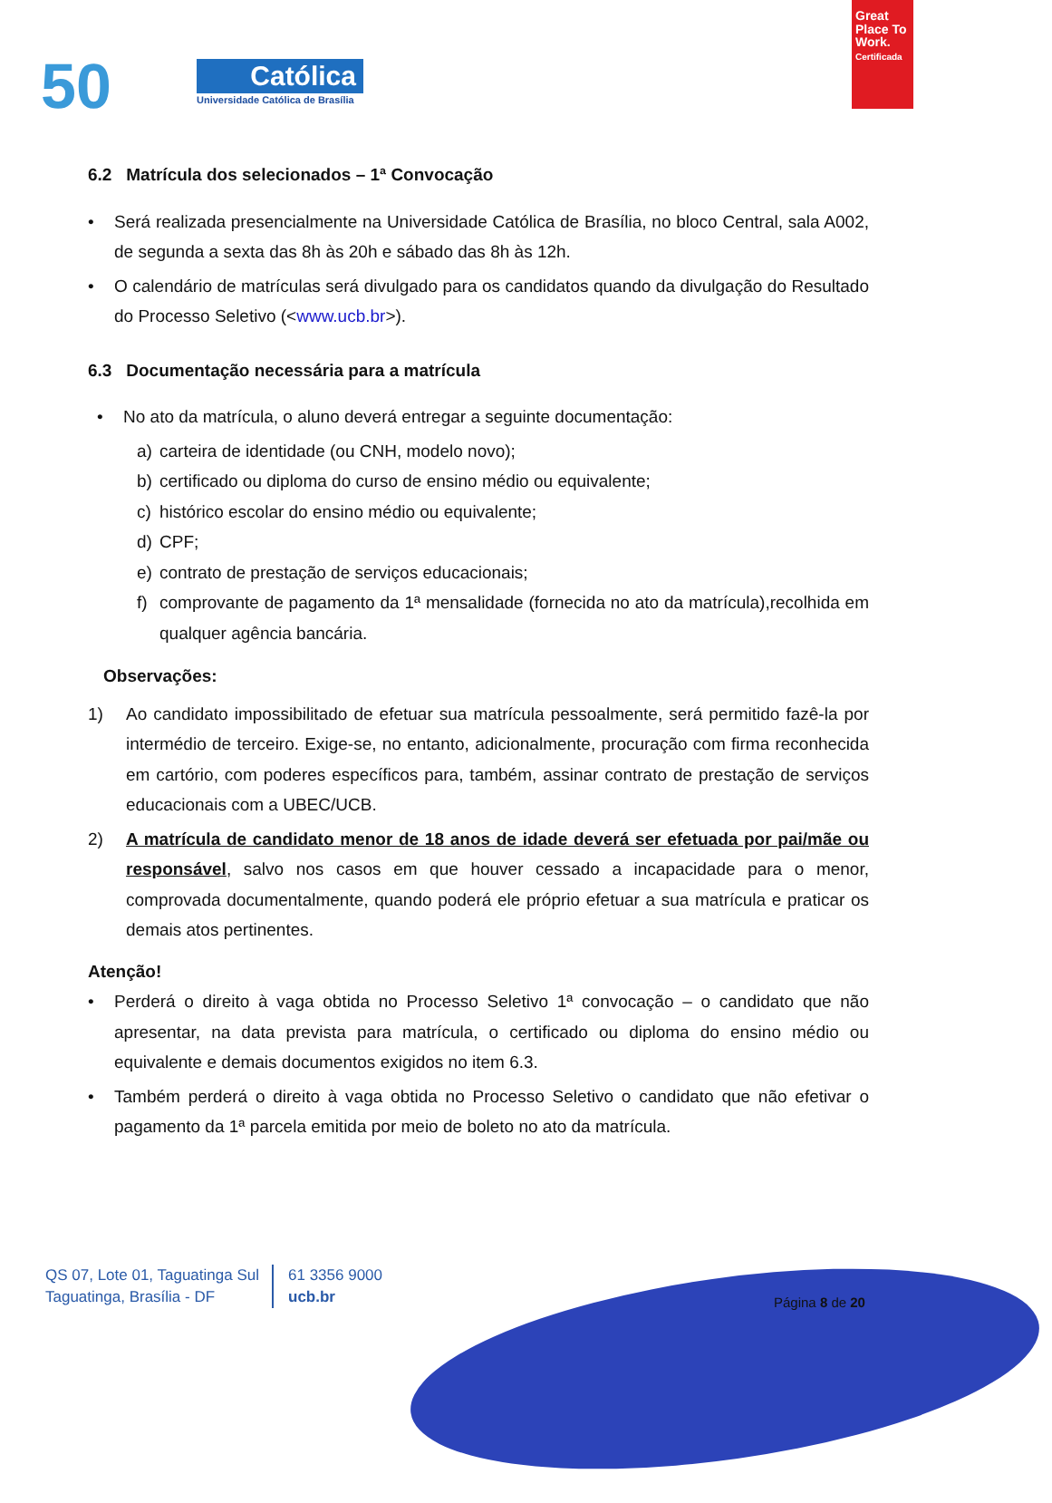50 Católica
Universidade Católica de Brasília
Great Place To Work.
Certificada
6.2 Matrícula dos selecionados – 1ª Convocação
• Será realizada presencialmente na Universidade Católica de Brasília, no bloco Central, sala A002, de segunda a sexta das 8h às 20h e sábado das 8h às 12h.
• O calendário de matrículas será divulgado para os candidatos quando da divulgação do Resultado do Processo Seletivo (<www.ucb.br>).
6.3 Documentação necessária para a matrícula
• No ato da matrícula, o aluno deverá entregar a seguinte documentação:
a) carteira de identidade (ou CNH, modelo novo);
b) certificado ou diploma do curso de ensino médio ou equivalente;
c) histórico escolar do ensino médio ou equivalente;
d) CPF;
e) contrato de prestação de serviços educacionais;
f) comprovante de pagamento da 1ª mensalidade (fornecida no ato da matrícula),recolhida em qualquer agência bancária.
Observações:
1) Ao candidato impossibilitado de efetuar sua matrícula pessoalmente, será permitido fazê-la por intermédio de terceiro. Exige-se, no entanto, adicionalmente, procuração com firma reconhecida em cartório, com poderes específicos para, também, assinar contrato de prestação de serviços educacionais com a UBEC/UCB.
2) A matrícula de candidato menor de 18 anos de idade deverá ser efetuada por pai/mãe ou responsável, salvo nos casos em que houver cessado a incapacidade para o menor, comprovada documentalmente, quando poderá ele próprio efetuar a sua matrícula e praticar os demais atos pertinentes.
Atenção!
• Perderá o direito à vaga obtida no Processo Seletivo 1ª convocação – o candidato que não apresentar, na data prevista para matrícula, o certificado ou diploma do ensino médio ou equivalente e demais documentos exigidos no item 6.3.
• Também perderá o direito à vaga obtida no Processo Seletivo o candidato que não efetivar o pagamento da 1ª parcela emitida por meio de boleto no ato da matrícula.
QS 07, Lote 01, Taguatinga Sul
Taguatinga, Brasília - DF
61 3356 9000
ucb.br
Página 8 de 20